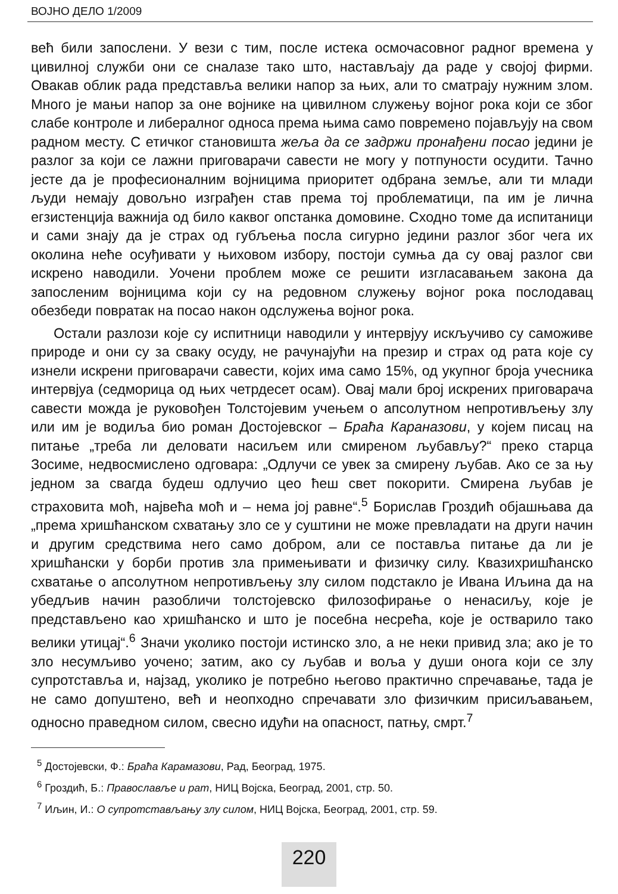ВОЈНО ДЕЛО 1/2009
већ били запослени. У вези с тим, после истека осмочасовног радног времена у цивилној служби они се сналазе тако што, настављају да раде у својој фирми. Овакав облик рада представља велики напор за њих, али то сматрају нужним злом. Много је мањи напор за оне војнике на цивилном служењу војног рока који се због слабе контроле и либералног односа према њима само повремено појављују на свом радном месту. С етичког становишта жеља да се задржи пронађени посао једини је разлог за који се лажни приговарачи савести не могу у потпуности осудити. Тачно јесте да је професионалним војницима приоритет одбрана земље, али ти млади људи немају довољно изграђен став према тој проблематици, па им је лична егзистенција важнија од било каквог опстанка домовине. Сходно томе да испитаници и сами знају да је страх од губљења посла сигурно једини разлог због чега их околина неће осуђивати у њиховом избору, постоји сумња да су овај разлог сви искрено наводили. Уочени проблем може се решити изгласавањем закона да запосленим војницима који су на редовном служењу војног рока послодавац обезбеди повратак на посао након одслужења војног рока.
Остали разлози које су испитници наводили у интервјуу искључиво су саможиве природе и они су за сваку осуду, не рачунајући на презир и страх од рата које су изнели искрени приговарачи савести, којих има само 15%, од укупног броја учесника интервјуа (седморица од њих четрдесет осам). Овај мали број искрених приговарача савести можда је руковођен Толстојевим учењем о апсолутном непротивљењу злу или им је водиља био роман Достојевског – Браћа Караназови, у којем писац на питање „треба ли деловати насиљем или смиреном љубављу?“ преко старца Зосиме, недвосмислено одговара: „Одлучи се увек за смирену љубав. Ако се за њу једном за свагда будеш одлучио цео ћеш свет покорити. Смирена љубав је страховита моћ, највећа моћ и – нема јој равне“.<sup>5</sup> Борислав Гроздић објашњава да „према хришћанском схватању зло се у суштини не може превладати на други начин и другим средствима него само добром, али се поставља питање да ли је хришћански у борби против зла примењивати и физичку силу. Квазихришћанско схватање о апсолутном непротивљењу злу силом подстакло је Ивана Иљина да на убедљив начин разобличи толстојевско филозофирање о ненасиљу, које је представљено као хришћанско и што је посебна несрећа, које је остварило тако велики утицај“.<sup>6</sup> Значи уколико постоји истинско зло, а не неки привид зла; ако је то зло несумљиво уочено; затим, ако су љубав и воља у души онога који се злу супротставља и, најзад, уколико је потребно његово практично спречавање, тада је не само допуштено, већ и неопходно спречавати зло физичким присиљавањем, односно праведном силом, свесно идући на опасност, патњу, смрт.<sup>7</sup>
<sup>5</sup> Достојевски, Ф.: Браћа Карамазови, Рад, Београд, 1975.
<sup>6</sup> Гроздић, Б.: Православље и рат, НИЦ Војска, Београд, 2001, стр. 50.
<sup>7</sup> Иљин, И.: О супротстављању злу силом, НИЦ Војска, Београд, 2001, стр. 59.
220